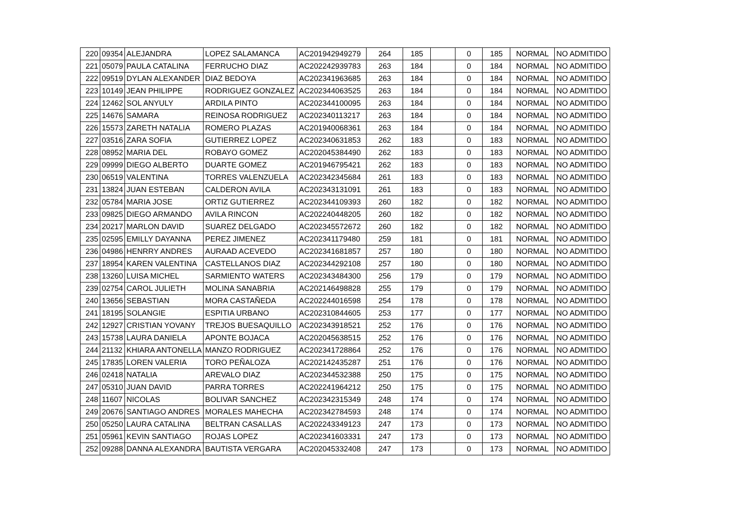| 220 | 09354 | ALEJANDRA | LOPEZ SALAMANCA | AC201942949279 | 264 | 185 | | 0 | 185 | NORMAL | NO ADMITIDO |
| 221 | 05079 | PAULA CATALINA | FERRUCHO DIAZ | AC202242939783 | 263 | 184 | | 0 | 184 | NORMAL | NO ADMITIDO |
| 222 | 09519 | DYLAN ALEXANDER | DIAZ BEDOYA | AC202341963685 | 263 | 184 | | 0 | 184 | NORMAL | NO ADMITIDO |
| 223 | 10149 | JEAN PHILIPPE | RODRIGUEZ GONZALEZ | AC202344063525 | 263 | 184 | | 0 | 184 | NORMAL | NO ADMITIDO |
| 224 | 12462 | SOL ANYULY | ARDILA PINTO | AC202344100095 | 263 | 184 | | 0 | 184 | NORMAL | NO ADMITIDO |
| 225 | 14676 | SAMARA | REINOSA RODRIGUEZ | AC202340113217 | 263 | 184 | | 0 | 184 | NORMAL | NO ADMITIDO |
| 226 | 15573 | ZARETH NATALIA | ROMERO PLAZAS | AC201940068361 | 263 | 184 | | 0 | 184 | NORMAL | NO ADMITIDO |
| 227 | 03516 | ZARA SOFIA | GUTIERREZ LOPEZ | AC202340631853 | 262 | 183 | | 0 | 183 | NORMAL | NO ADMITIDO |
| 228 | 08952 | MARIA DEL | ROBAYO GOMEZ | AC202045384490 | 262 | 183 | | 0 | 183 | NORMAL | NO ADMITIDO |
| 229 | 09999 | DIEGO ALBERTO | DUARTE GOMEZ | AC201946795421 | 262 | 183 | | 0 | 183 | NORMAL | NO ADMITIDO |
| 230 | 06519 | VALENTINA | TORRES VALENZUELA | AC202342345684 | 261 | 183 | | 0 | 183 | NORMAL | NO ADMITIDO |
| 231 | 13824 | JUAN ESTEBAN | CALDERON AVILA | AC202343131091 | 261 | 183 | | 0 | 183 | NORMAL | NO ADMITIDO |
| 232 | 05784 | MARIA JOSE | ORTIZ GUTIERREZ | AC202344109393 | 260 | 182 | | 0 | 182 | NORMAL | NO ADMITIDO |
| 233 | 09825 | DIEGO ARMANDO | AVILA RINCON | AC202240448205 | 260 | 182 | | 0 | 182 | NORMAL | NO ADMITIDO |
| 234 | 20217 | MARLON DAVID | SUAREZ DELGADO | AC202345572672 | 260 | 182 | | 0 | 182 | NORMAL | NO ADMITIDO |
| 235 | 02595 | EMILLY DAYANNA | PEREZ JIMENEZ | AC202341179480 | 259 | 181 | | 0 | 181 | NORMAL | NO ADMITIDO |
| 236 | 04986 | HENRRY ANDRES | AURAAD ACEVEDO | AC202341681857 | 257 | 180 | | 0 | 180 | NORMAL | NO ADMITIDO |
| 237 | 18954 | KAREN VALENTINA | CASTELLANOS DIAZ | AC202344292108 | 257 | 180 | | 0 | 180 | NORMAL | NO ADMITIDO |
| 238 | 13260 | LUISA MICHEL | SARMIENTO WATERS | AC202343484300 | 256 | 179 | | 0 | 179 | NORMAL | NO ADMITIDO |
| 239 | 02754 | CAROL JULIETH | MOLINA SANABRIA | AC202146498828 | 255 | 179 | | 0 | 179 | NORMAL | NO ADMITIDO |
| 240 | 13656 | SEBASTIAN | MORA CASTAÑEDA | AC202244016598 | 254 | 178 | | 0 | 178 | NORMAL | NO ADMITIDO |
| 241 | 18195 | SOLANGIE | ESPITIA URBANO | AC202310844605 | 253 | 177 | | 0 | 177 | NORMAL | NO ADMITIDO |
| 242 | 12927 | CRISTIAN YOVANY | TREJOS BUESAQUILLO | AC202343918521 | 252 | 176 | | 0 | 176 | NORMAL | NO ADMITIDO |
| 243 | 15738 | LAURA DANIELA | APONTE BOJACA | AC202045638515 | 252 | 176 | | 0 | 176 | NORMAL | NO ADMITIDO |
| 244 | 21132 | KHIARA ANTONELLA | MANZO RODRIGUEZ | AC202341728864 | 252 | 176 | | 0 | 176 | NORMAL | NO ADMITIDO |
| 245 | 17835 | LOREN VALERIA | TORO PEÑALOZA | AC202142435287 | 251 | 176 | | 0 | 176 | NORMAL | NO ADMITIDO |
| 246 | 02418 | NATALIA | AREVALO DIAZ | AC202344532388 | 250 | 175 | | 0 | 175 | NORMAL | NO ADMITIDO |
| 247 | 05310 | JUAN DAVID | PARRA TORRES | AC202241964212 | 250 | 175 | | 0 | 175 | NORMAL | NO ADMITIDO |
| 248 | 11607 | NICOLAS | BOLIVAR SANCHEZ | AC202342315349 | 248 | 174 | | 0 | 174 | NORMAL | NO ADMITIDO |
| 249 | 20676 | SANTIAGO ANDRES | MORALES MAHECHA | AC202342784593 | 248 | 174 | | 0 | 174 | NORMAL | NO ADMITIDO |
| 250 | 05250 | LAURA CATALINA | BELTRAN CASALLAS | AC202243349123 | 247 | 173 | | 0 | 173 | NORMAL | NO ADMITIDO |
| 251 | 05961 | KEVIN SANTIAGO | ROJAS LOPEZ | AC202341603331 | 247 | 173 | | 0 | 173 | NORMAL | NO ADMITIDO |
| 252 | 09288 | DANNA ALEXANDRA | BAUTISTA VERGARA | AC202045332408 | 247 | 173 | | 0 | 173 | NORMAL | NO ADMITIDO |